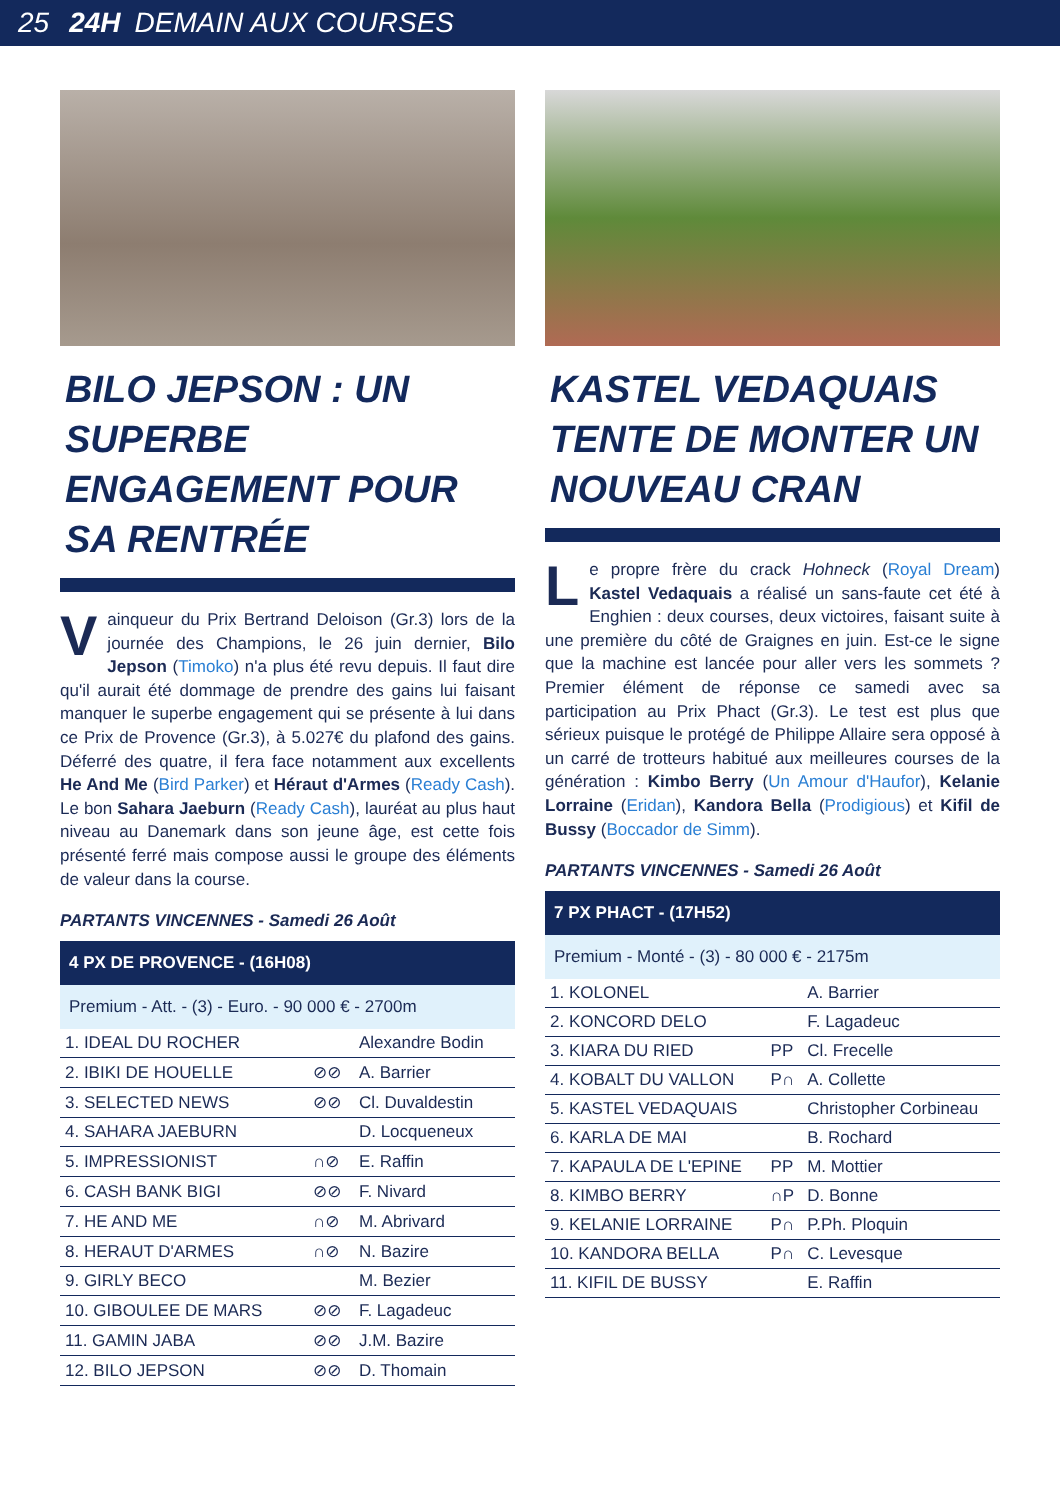25 24H DEMAIN AUX COURSES
BILO JEPSON : UN SUPERBE ENGAGEMENT POUR SA RENTRÉE
Vainqueur du Prix Bertrand Deloison (Gr.3) lors de la journée des Champions, le 26 juin dernier, Bilo Jepson (Timoko) n'a plus été revu depuis. Il faut dire qu'il aurait été dommage de prendre des gains lui faisant manquer le superbe engagement qui se présente à lui dans ce Prix de Provence (Gr.3), à 5.027€ du plafond des gains. Déferré des quatre, il fera face notamment aux excellents He And Me (Bird Parker) et Héraut d'Armes (Ready Cash). Le bon Sahara Jaeburn (Ready Cash), lauréat au plus haut niveau au Danemark dans son jeune âge, est cette fois présenté ferré mais compose aussi le groupe des éléments de valeur dans la course.
PARTANTS VINCENNES - Samedi 26 Août
4 PX DE PROVENCE - (16H08)
Premium - Att. - (3) - Euro. - 90 000 € - 2700m
| 1. IDEAL DU ROCHER | | Alexandre Bodin |
| 2. IBIKI DE HOUELLE | ⊘⊘ | A. Barrier |
| 3. SELECTED NEWS | ⊘⊘ | Cl. Duvaldestin |
| 4. SAHARA JAEBURN | | D. Locqueneux |
| 5. IMPRESSIONIST | ∩⊘ | E. Raffin |
| 6. CASH BANK BIGI | ⊘⊘ | F. Nivard |
| 7. HE AND ME | ∩⊘ | M. Abrivard |
| 8. HERAUT D'ARMES | ∩⊘ | N. Bazire |
| 9. GIRLY BECO | | M. Bezier |
| 10. GIBOULEE DE MARS | ⊘⊘ | F. Lagadeuc |
| 11. GAMIN JABA | ⊘⊘ | J.M. Bazire |
| 12. BILO JEPSON | ⊘⊘ | D. Thomain |
KASTEL VEDAQUAIS TENTE DE MONTER UN NOUVEAU CRAN
Le propre frère du crack Hohneck (Royal Dream) Kastel Vedaquais a réalisé un sans-faute cet été à Enghien : deux courses, deux victoires, faisant suite à une première du côté de Graignes en juin. Est-ce le signe que la machine est lancée pour aller vers les sommets ? Premier élément de réponse ce samedi avec sa participation au Prix Phact (Gr.3). Le test est plus que sérieux puisque le protégé de Philippe Allaire sera opposé à un carré de trotteurs habitué aux meilleures courses de la génération : Kimbo Berry (Un Amour d'Haufor), Kelanie Lorraine (Eridan), Kandora Bella (Prodigious) et Kifil de Bussy (Boccador de Simm).
PARTANTS VINCENNES - Samedi 26 Août
7 PX PHACT - (17H52)
Premium - Monté - (3) - 80 000 € - 2175m
| 1. KOLONEL | | A. Barrier |
| 2. KONCORD DELO | | F. Lagadeuc |
| 3. KIARA DU RIED | PP | Cl. Frecelle |
| 4. KOBALT DU VALLON | P∩ | A. Collette |
| 5. KASTEL VEDAQUAIS | | Christopher Corbineau |
| 6. KARLA DE MAI | | B. Rochard |
| 7. KAPAULA DE L'EPINE | PP | M. Mottier |
| 8. KIMBO BERRY | ∩P | D. Bonne |
| 9. KELANIE LORRAINE | P∩ | P.Ph. Ploquin |
| 10. KANDORA BELLA | P∩ | C. Levesque |
| 11. KIFIL DE BUSSY | | E. Raffin |